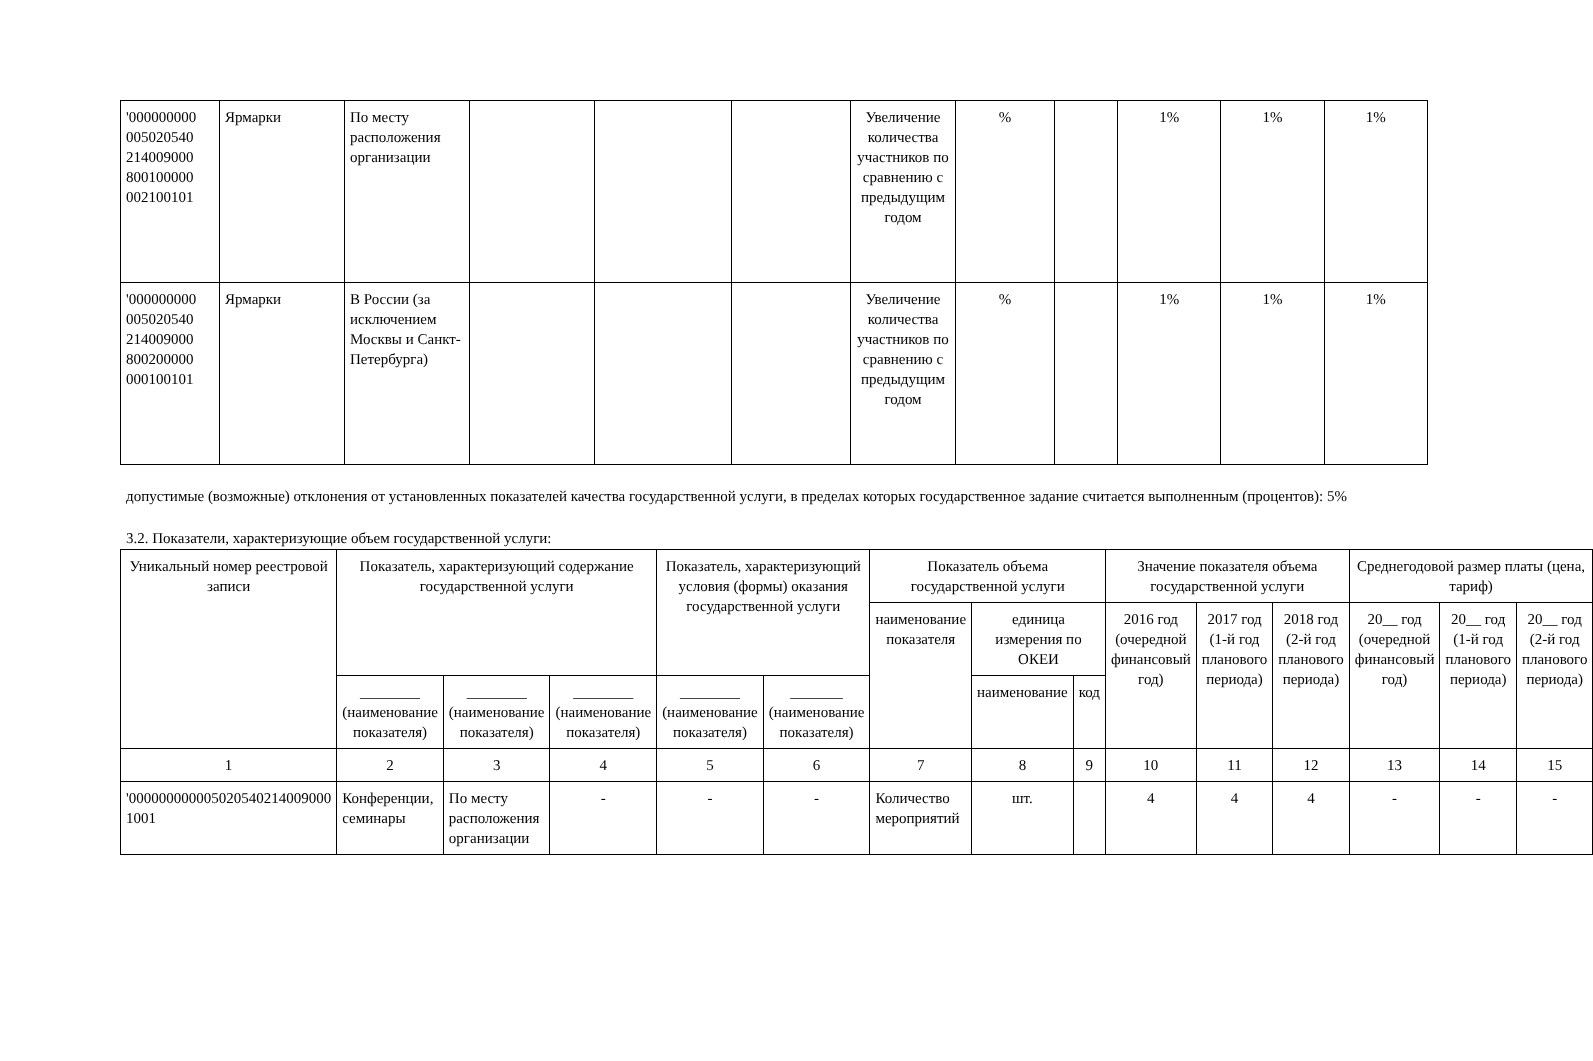| '000000000 005020540 214009000 800100000 002100101 | Ярмарки | По месту расположения организации | | | | Увеличение количества участников по сравнению с предыдущим годом | % | | 1% | 1% | 1% |
| '000000000 005020540 214009000 800200000 000100101 | Ярмарки | В России (за исключением Москвы и Санкт-Петербурга) | | | | Увеличение количества участников по сравнению с предыдущим годом | % | | 1% | 1% | 1% |
допустимые (возможные) отклонения от установленных показателей качества государственной услуги, в пределах которых государственное задание считается выполненным (процентов): 5%
3.2. Показатели, характеризующие объем государственной услуги:
| Уникальный номер реестровой записи | Показатель, характеризующий содержание государственной услуги | | | Показатель, характеризующий условия (формы) оказания государственной услуги | | Показатель объема государственной услуги | | | Значение показателя объема государственной услуги | | | Среднегодовой размер платы (цена, тариф) | | |
| --- | --- | --- | --- | --- | --- | --- | --- | --- | --- | --- | --- | --- | --- | --- |
| | | | | | | наименование показателя | единица измерения по ОКЕИ | | 2016 год (очередной финансовый год) | 2017 год (1-й год планового периода) | 2018 год (2-й год планового периода) | 20__ год (очередной финансовый год) | 20__ год (1-й год планового периода) | 20__ год (2-й год планового периода) |
| | ________ (наименование показателя) | ________ (наименование показателя) | ________ (наименование показателя) | ________ (наименование показателя) | _______ (наименование показателя) | | наименование | код | | | | | | |
| 1 | 2 | 3 | 4 | 5 | 6 | 7 | 8 | 9 | 10 | 11 | 12 | 13 | 14 | 15 |
| '000000000005020540214009000 1001 | Конференции, семинары | По месту расположения организации | - | - | - | Количество мероприятий | шт. | | 4 | 4 | 4 | - | - | - |